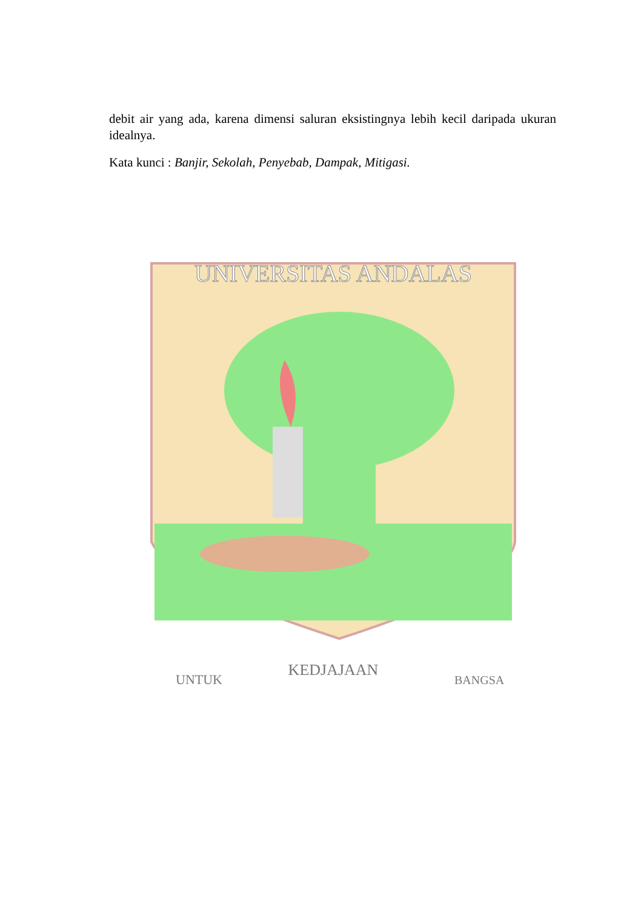debit air yang ada, karena dimensi saluran eksistingnya lebih kecil daripada ukuran idealnya.
Kata kunci : Banjir, Sekolah, Penyebab, Dampak, Mitigasi.
UNIVERSITAS ANDALAS
UNTUK
KEDJAJAAN
BANGSA